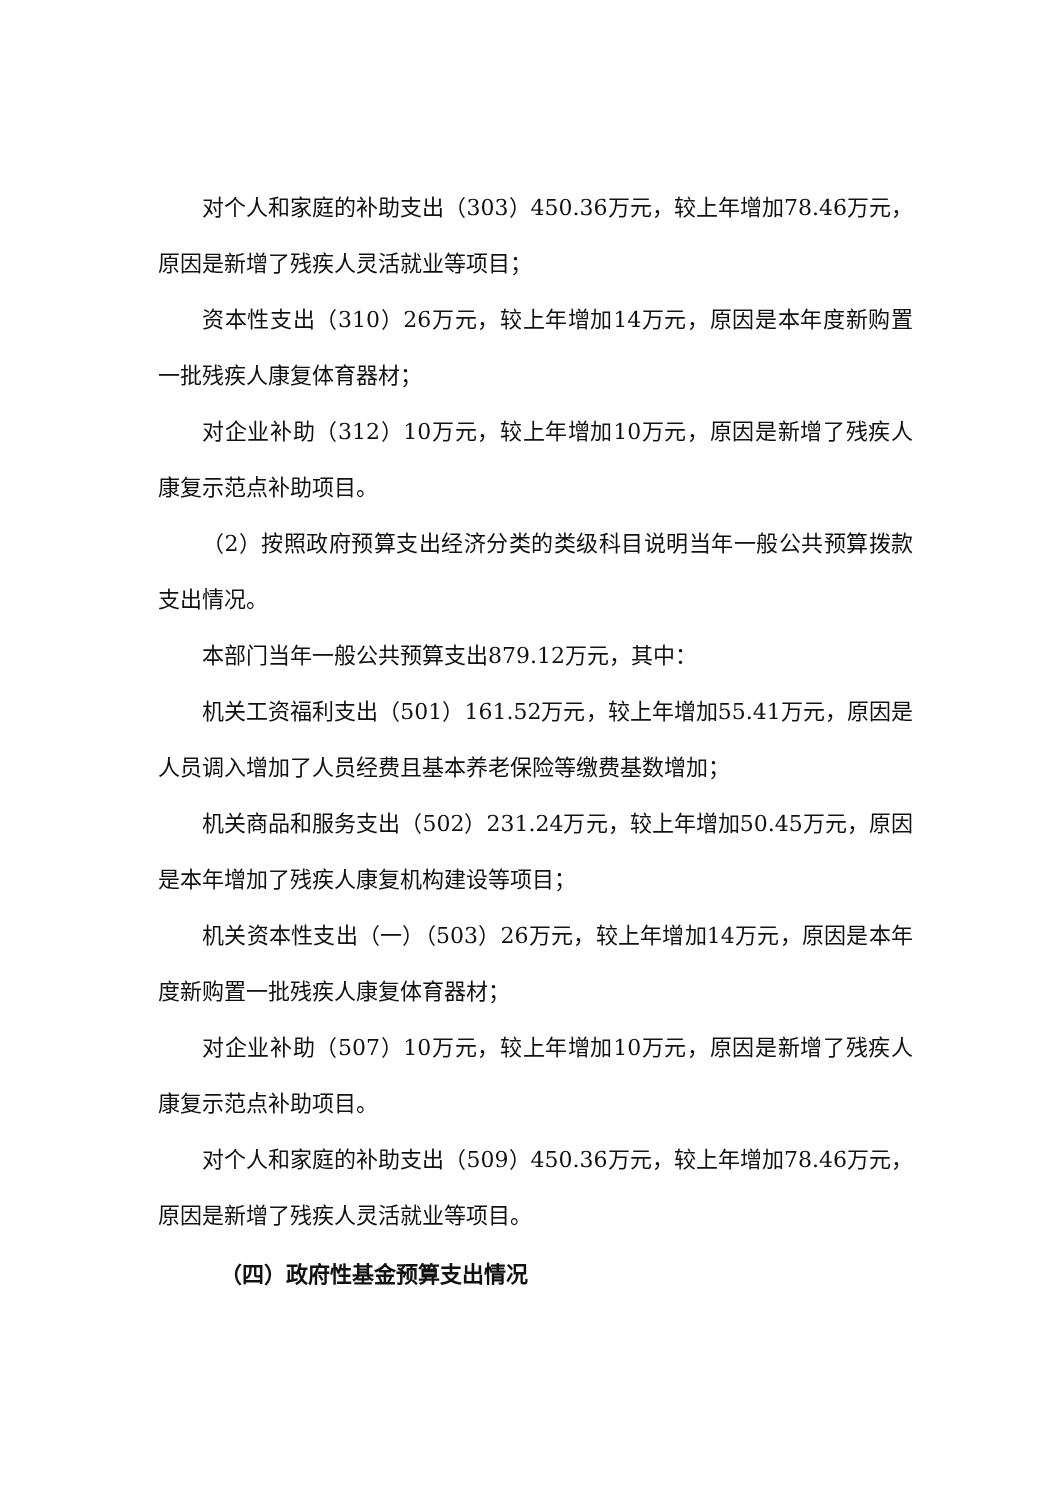对个人和家庭的补助支出（303）450.36万元，较上年增加78.46万元，原因是新增了残疾人灵活就业等项目；
资本性支出（310）26万元，较上年增加14万元，原因是本年度新购置一批残疾人康复体育器材；
对企业补助（312）10万元，较上年增加10万元，原因是新增了残疾人康复示范点补助项目。
（2）按照政府预算支出经济分类的类级科目说明当年一般公共预算拨款支出情况。
本部门当年一般公共预算支出879.12万元，其中：
机关工资福利支出（501）161.52万元，较上年增加55.41万元，原因是人员调入增加了人员经费且基本养老保险等缴费基数增加；
机关商品和服务支出（502）231.24万元，较上年增加50.45万元，原因是本年增加了残疾人康复机构建设等项目；
机关资本性支出（一）（503）26万元，较上年增加14万元，原因是本年度新购置一批残疾人康复体育器材；
对企业补助（507）10万元，较上年增加10万元，原因是新增了残疾人康复示范点补助项目。
对个人和家庭的补助支出（509）450.36万元，较上年增加78.46万元，原因是新增了残疾人灵活就业等项目。
（四）政府性基金预算支出情况